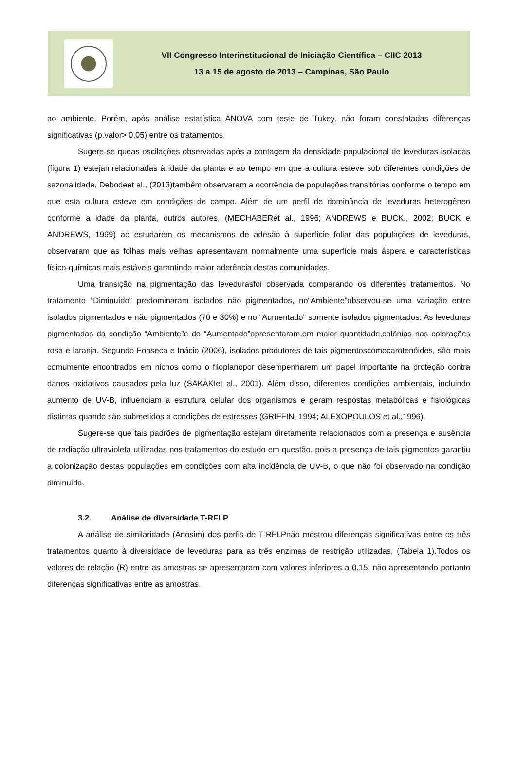VII Congresso Interinstitucional de Iniciação Científica – CIIC 2013
13 a 15 de agosto de 2013 – Campinas, São Paulo
ao ambiente. Porém, após análise estatística ANOVA com teste de Tukey, não foram constatadas diferenças significativas (p.valor> 0,05) entre os tratamentos.
Sugere-se queas oscilações observadas após a contagem da densidade populacional de leveduras isoladas (figura 1) estejamrelacionadas à idade da planta e ao tempo em que a cultura esteve sob diferentes condições de sazonalidade. Debodeet al., (2013)também observaram a ocorrência de populações transitórias conforme o tempo em que esta cultura esteve em condições de campo. Além de um perfil de dominância de leveduras heterogêneo conforme a idade da planta, outros autores, (MECHABERet al., 1996; ANDREWS e BUCK., 2002; BUCK e ANDREWS, 1999) ao estudarem os mecanismos de adesão à superfície foliar das populações de leveduras, observaram que as folhas mais velhas apresentavam normalmente uma superfície mais áspera e características físico-químicas mais estáveis garantindo maior aderência destas comunidades.
Uma transição na pigmentação das levedurasfoi observada comparando os diferentes tratamentos. No tratamento “Diminuído” predominaram isolados não pigmentados, no“Ambiente”observou-se uma variação entre isolados pigmentados e não pigmentados (70 e 30%) e no “Aumentado” somente isolados pigmentados. As leveduras pigmentadas da condição “Ambiente”e do “Aumentado”apresentaram,em maior quantidade,colônias nas colorações rosa e laranja. Segundo Fonseca e Inácio (2006), isolados produtores de tais pigmentoscomocarotenóides, são mais comumente encontrados em nichos como o filoplanopor desempenharem um papel importante na proteção contra danos oxidativos causados pela luz (SAKAKIet al., 2001). Além disso, diferentes condições ambientais, incluindo aumento de UV-B, influenciam a estrutura celular dos organismos e geram respostas metabólicas e fisiológicas distintas quando são submetidos a condições de estresses (GRIFFIN, 1994; ALEXOPOULOS et al.,1996).
Sugere-se que tais padrões de pigmentação estejam diretamente relacionados com a presença e ausência de radiação ultravioleta utilizadas nos tratamentos do estudo em questão, pois a presença de tais pigmentos garantiu a colonização destas populações em condições com alta incidência de UV-B, o que não foi observado na condição diminuída.
3.2. Análise de diversidade T-RFLP
A análise de similaridade (Anosim) dos perfis de T-RFLPnão mostrou diferenças significativas entre os três tratamentos quanto à diversidade de leveduras para as três enzimas de restrição utilizadas, (Tabela 1).Todos os valores de relação (R) entre as amostras se apresentaram com valores inferiores a 0,15, não apresentando portanto diferenças significativas entre as amostras.